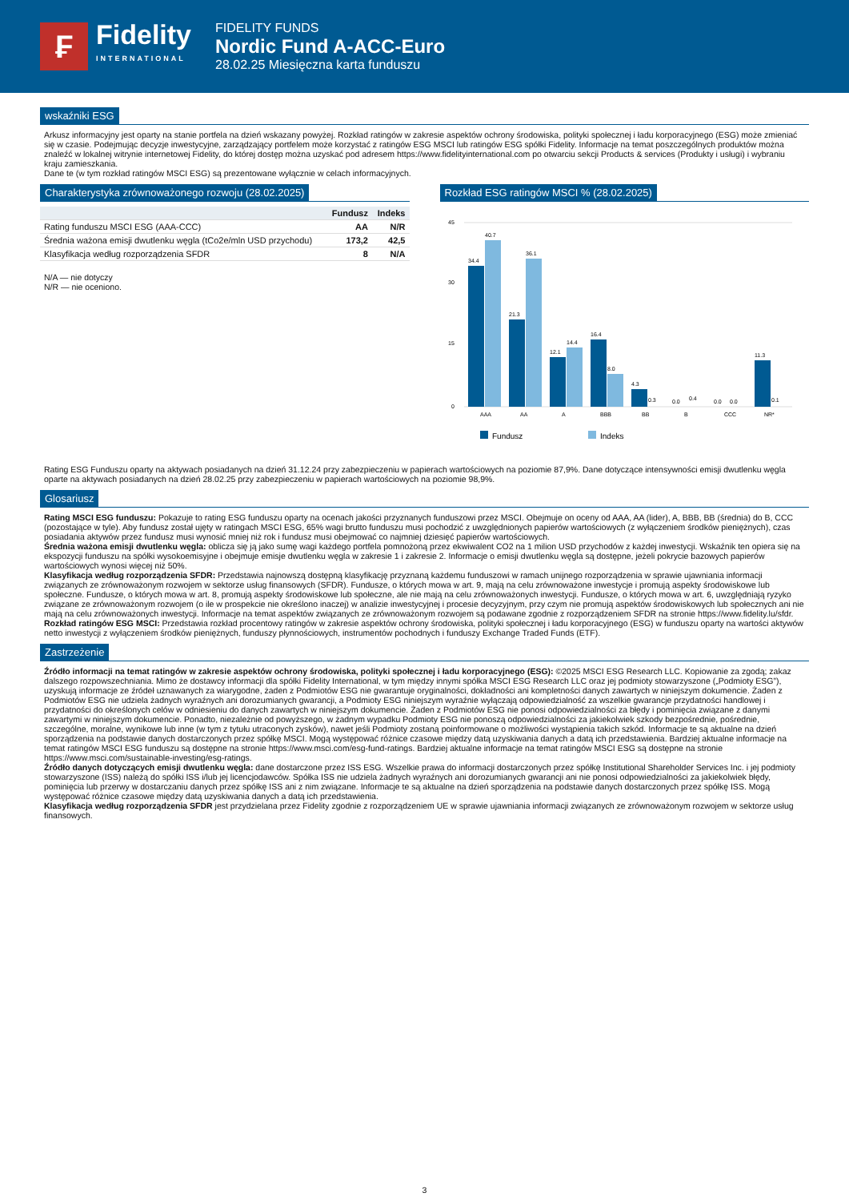₣
Fidelity
INTERNATIONAL
FIDELITY FUNDS
Nordic Fund A-ACC-Euro
28.02.25 Miesięczna karta funduszu
wskaźniki ESG
Arkusz informacyjny jest oparty na stanie portfela na dzień wskazany powyżej. Rozkład ratingów w zakresie aspektów ochrony środowiska, polityki społecznej i ładu korporacyjnego (ESG) może zmieniać się w czasie. Podejmując decyzje inwestycyjne, zarządzający portfelem może korzystać z ratingów ESG MSCI lub ratingów ESG spółki Fidelity. Informacje na temat poszczególnych produktów można znaleźć w lokalnej witrynie internetowej Fidelity, do której dostęp można uzyskać pod adresem https://www.fidelityinternational.com po otwarciu sekcji Products & services (Produkty i usługi) i wybraniu kraju zamieszkania.
Dane te (w tym rozkład ratingów MSCI ESG) są prezentowane wyłącznie w celach informacyjnych.
Charakterystyka zrównoważonego rozwoju (28.02.2025)
| | Fundusz | Indeks |
| --- | --- | --- |
| Rating funduszu MSCI ESG (AAA-CCC) | AA | N/R |
| Średnia ważona emisji dwutlenku węgla (tCo2e/mln USD przychodu) | 173,2 | 42,5 |
| Klasyfikacja według rozporządzenia SFDR | 8 | N/A |
N/A — nie dotyczy
N/R — nie oceniono.
Rozkład ESG ratingów MSCI % (28.02.2025)
45
30
15
0
34.4
40.7
21.3
36.1
12.1
14.4
16.4
8.0
4.3
0.3
0.0
0.4
0.0
0.0
11.3
0.1
AAA
AA
A
BBB
BB
B
CCC
NR*
Fundusz
Indeks
Rating ESG Funduszu oparty na aktywach posiadanych na dzień 31.12.24 przy zabezpieczeniu w papierach wartościowych na poziomie 87,9%. Dane dotyczące intensywności emisji dwutlenku węgla oparte na aktywach posiadanych na dzień 28.02.25 przy zabezpieczeniu w papierach wartościowych na poziomie 98,9%.
Glosariusz
Rating MSCI ESG funduszu: Pokazuje to rating ESG funduszu oparty na ocenach jakości przyznanych funduszowi przez MSCI. Obejmuje on oceny od AAA, AA (lider), A, BBB, BB (średnia) do B, CCC (pozostające w tyle). Aby fundusz został ujęty w ratingach MSCI ESG, 65% wagi brutto funduszu musi pochodzić z uwzględnionych papierów wartościowych (z wyłączeniem środków pieniężnych), czas posiadania aktywów przez fundusz musi wynosić mniej niż rok i fundusz musi obejmować co najmniej dziesięć papierów wartościowych.
Średnia ważona emisji dwutlenku węgla: oblicza się ją jako sumę wagi każdego portfela pomnożoną przez ekwiwalent CO2 na 1 milion USD przychodów z każdej inwestycji. Wskaźnik ten opiera się na ekspozycji funduszu na spółki wysokoemisyjne i obejmuje emisje dwutlenku węgla w zakresie 1 i zakresie 2. Informacje o emisji dwutlenku węgla są dostępne, jeżeli pokrycie bazowych papierów wartościowych wynosi więcej niż 50%.
Klasyfikacja według rozporządzenia SFDR: Przedstawia najnowszą dostępną klasyfikację przyznaną każdemu funduszowi w ramach unijnego rozporządzenia w sprawie ujawniania informacji związanych ze zrównoważonym rozwojem w sektorze usług finansowych (SFDR). Fundusze, o których mowa w art. 9, mają na celu zrównoważone inwestycje i promują aspekty środowiskowe lub społeczne. Fundusze, o których mowa w art. 8, promują aspekty środowiskowe lub społeczne, ale nie mają na celu zrównoważonych inwestycji. Fundusze, o których mowa w art. 6, uwzględniają ryzyko związane ze zrównoważonym rozwojem (o ile w prospekcie nie określono inaczej) w analizie inwestycyjnej i procesie decyzyjnym, przy czym nie promują aspektów środowiskowych lub społecznych ani nie mają na celu zrównoważonych inwestycji. Informacje na temat aspektów związanych ze zrównoważonym rozwojem są podawane zgodnie z rozporządzeniem SFDR na stronie https://www.fidelity.lu/sfdr.
Rozkład ratingów ESG MSCI: Przedstawia rozkład procentowy ratingów w zakresie aspektów ochrony środowiska, polityki społecznej i ładu korporacyjnego (ESG) w funduszu oparty na wartości aktywów netto inwestycji z wyłączeniem środków pieniężnych, funduszy płynnościowych, instrumentów pochodnych i funduszy Exchange Traded Funds (ETF).
Zastrzeżenie
Źródło informacji na temat ratingów w zakresie aspektów ochrony środowiska, polityki społecznej i ładu korporacyjnego (ESG): ©2025 MSCI ESG Research LLC. Kopiowanie za zgodą; zakaz dalszego rozpowszechniania. Mimo że dostawcy informacji dla spółki Fidelity International, w tym między innymi spółka MSCI ESG Research LLC oraz jej podmioty stowarzyszone („Podmioty ESG”), uzyskują informacje ze źródeł uznawanych za wiarygodne, żaden z Podmiotów ESG nie gwarantuje oryginalności, dokładności ani kompletności danych zawartych w niniejszym dokumencie. Żaden z Podmiotów ESG nie udziela żadnych wyraźnych ani dorozumianych gwarancji, a Podmioty ESG niniejszym wyraźnie wyłączają odpowiedzialność za wszelkie gwarancje przydatności handlowej i przydatności do określonych celów w odniesieniu do danych zawartych w niniejszym dokumencie. Żaden z Podmiotów ESG nie ponosi odpowiedzialności za błędy i pominięcia związane z danymi zawartymi w niniejszym dokumencie. Ponadto, niezależnie od powyższego, w żadnym wypadku Podmioty ESG nie ponoszą odpowiedzialności za jakiekolwiek szkody bezpośrednie, pośrednie, szczególne, moralne, wynikowe lub inne (w tym z tytułu utraconych zysków), nawet jeśli Podmioty zostaną poinformowane o możliwości wystąpienia takich szkód. Informacje te są aktualne na dzień sporządzenia na podstawie danych dostarczonych przez spółkę MSCI. Mogą występować różnice czasowe między datą uzyskiwania danych a datą ich przedstawienia. Bardziej aktualne informacje na temat ratingów MSCI ESG funduszu są dostępne na stronie https://www.msci.com/esg-fund-ratings. Bardziej aktualne informacje na temat ratingów MSCI ESG są dostępne na stronie https://www.msci.com/sustainable-investing/esg-ratings.
Źródło danych dotyczących emisji dwutlenku węgla: dane dostarczone przez ISS ESG. Wszelkie prawa do informacji dostarczonych przez spółkę Institutional Shareholder Services Inc. i jej podmioty stowarzyszone (ISS) należą do spółki ISS i/lub jej licencjodawców. Spółka ISS nie udziela żadnych wyraźnych ani dorozumianych gwarancji ani nie ponosi odpowiedzialności za jakiekolwiek błędy, pominięcia lub przerwy w dostarczaniu danych przez spółkę ISS ani z nim związane. Informacje te są aktualne na dzień sporządzenia na podstawie danych dostarczonych przez spółkę ISS. Mogą występować różnice czasowe między datą uzyskiwania danych a datą ich przedstawienia.
Klasyfikacja według rozporządzenia SFDR jest przydzielana przez Fidelity zgodnie z rozporządzeniem UE w sprawie ujawniania informacji związanych ze zrównoważonym rozwojem w sektorze usług finansowych.
3